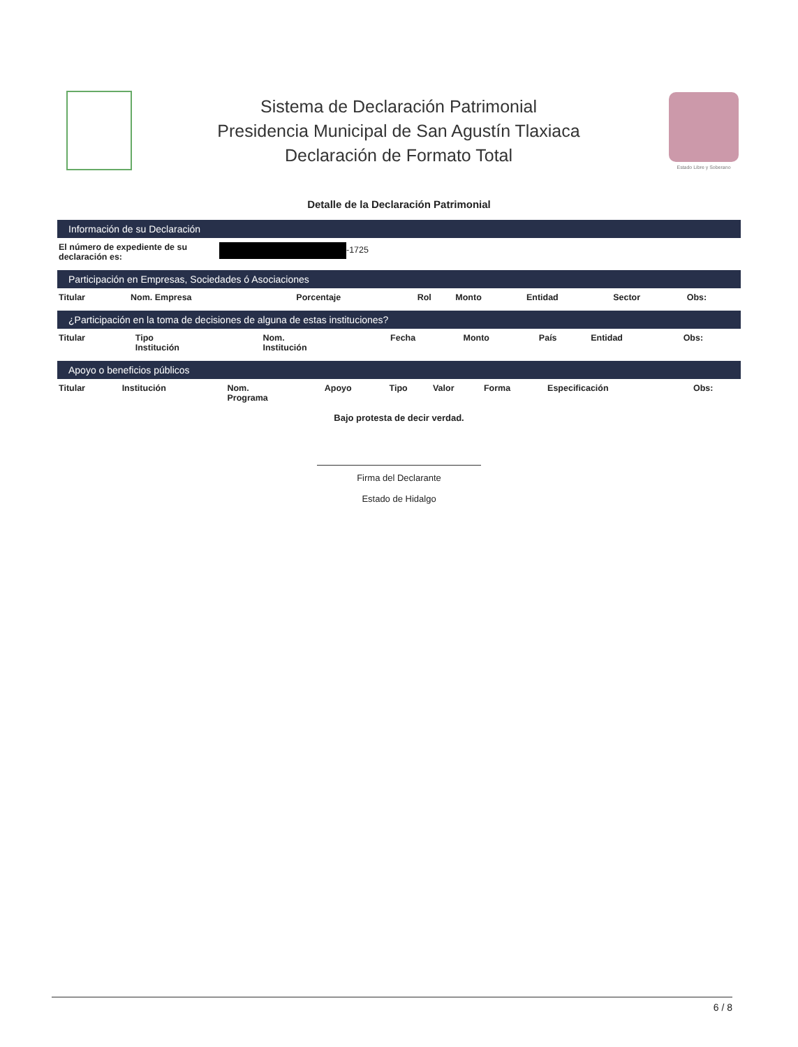Sistema de Declaración Patrimonial
Presidencia Municipal de San Agustín Tlaxiaca
Declaración de Formato Total
Estado Libre y Soberano
Detalle de la Declaración Patrimonial
Información de su Declaración
| El número de expediente de su declaración es: | -1725 |
Participación en Empresas, Sociedades ó Asociaciones
| Titular | Nom. Empresa | Porcentaje | Rol | Monto | Entidad | Sector | Obs: |
| --- | --- | --- | --- | --- | --- | --- | --- |
¿Participación en la toma de decisiones de alguna de estas instituciones?
| Titular | Tipo Institución | Nom. Institución | Fecha | Monto | País | Entidad | Obs: |
| --- | --- | --- | --- | --- | --- | --- | --- |
Apoyo o beneficios públicos
| Titular | Institución | Nom. Programa | Apoyo | Tipo | Valor | Forma | Especificación | Obs: |
| --- | --- | --- | --- | --- | --- | --- | --- | --- |
Bajo protesta de decir verdad.
Firma del Declarante
Estado de Hidalgo
6 / 8